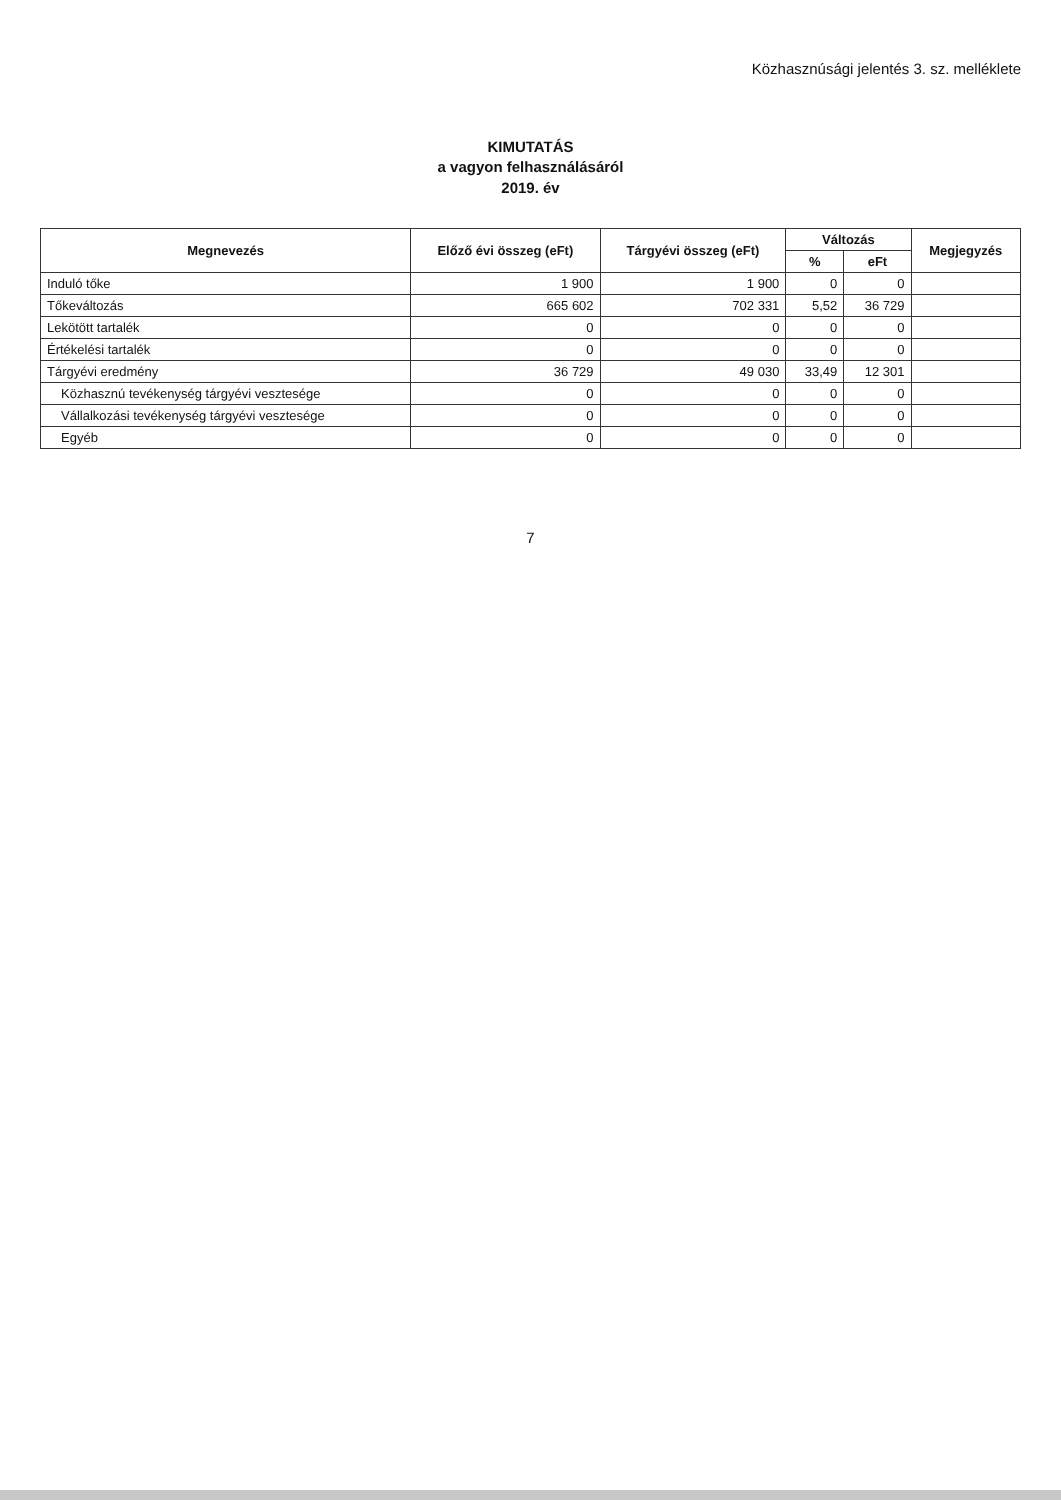Közhasznúsági jelentés 3. sz. melléklete
KIMUTATÁS
a vagyon felhasználásáról
2019. év
| Megnevezés | Előző évi összeg (eFt) | Tárgyévi összeg (eFt) | Változás | | Megjegyzés |
| --- | --- | --- | --- | --- | --- |
| | | | % | eFt | |
| Induló tőke | 1 900 | 1 900 | 0 | 0 | |
| Tőkeváltozás | 665 602 | 702 331 | 5,52 | 36 729 | |
| Lekötött tartalék | 0 | 0 | 0 | 0 | |
| Értékelési tartalék | 0 | 0 | 0 | 0 | |
| Tárgyévi eredmény | 36 729 | 49 030 | 33,49 | 12 301 | |
| Közhasznú tevékenység tárgyévi vesztesége | 0 | 0 | 0 | 0 | |
| Vállalkozási tevékenység tárgyévi vesztesége | 0 | 0 | 0 | 0 | |
| Egyéb | 0 | 0 | 0 | 0 | |
7